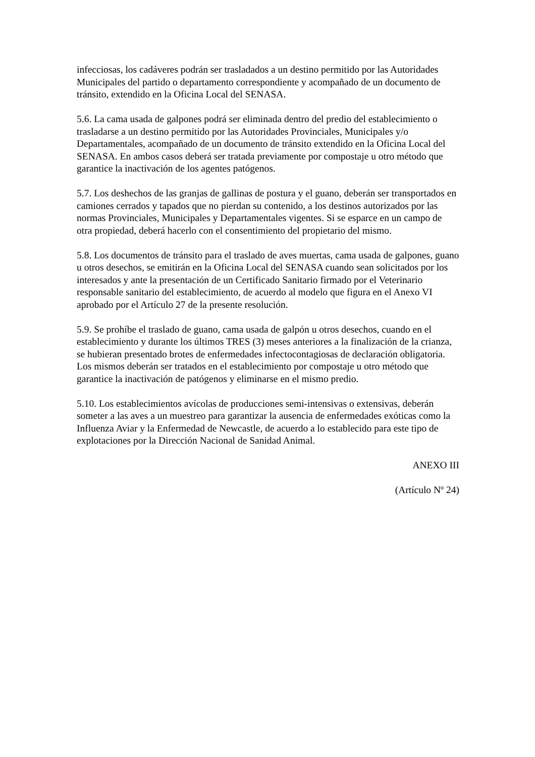infecciosas, los cadáveres podrán ser trasladados a un destino permitido por las Autoridades Municipales del partido o departamento correspondiente y acompañado de un documento de tránsito, extendido en la Oficina Local del SENASA.
5.6. La cama usada de galpones podrá ser eliminada dentro del predio del establecimiento o trasladarse a un destino permitido por las Autoridades Provinciales, Municipales y/o Departamentales, acompañado de un documento de tránsito extendido en la Oficina Local del SENASA. En ambos casos deberá ser tratada previamente por compostaje u otro método que garantice la inactivación de los agentes patógenos.
5.7. Los deshechos de las granjas de gallinas de postura y el guano, deberán ser transportados en camiones cerrados y tapados que no pierdan su contenido, a los destinos autorizados por las normas Provinciales, Municipales y Departamentales vigentes. Si se esparce en un campo de otra propiedad, deberá hacerlo con el consentimiento del propietario del mismo.
5.8. Los documentos de tránsito para el traslado de aves muertas, cama usada de galpones, guano u otros desechos, se emitirán en la Oficina Local del SENASA cuando sean solicitados por los interesados y ante la presentación de un Certificado Sanitario firmado por el Veterinario responsable sanitario del establecimiento, de acuerdo al modelo que figura en el Anexo VI aprobado por el Artículo 27 de la presente resolución.
5.9. Se prohíbe el traslado de guano, cama usada de galpón u otros desechos, cuando en el establecimiento y durante los últimos TRES (3) meses anteriores a la finalización de la crianza, se hubieran presentado brotes de enfermedades infectocontagiosas de declaración obligatoria. Los mismos deberán ser tratados en el establecimiento por compostaje u otro método que garantice la inactivación de patógenos y eliminarse en el mismo predio.
5.10. Los establecimientos avícolas de producciones semi-intensivas o extensivas, deberán someter a las aves a un muestreo para garantizar la ausencia de enfermedades exóticas como la Influenza Aviar y la Enfermedad de Newcastle, de acuerdo a lo establecido para este tipo de explotaciones por la Dirección Nacional de Sanidad Animal.
ANEXO III
(Artículo Nº 24)